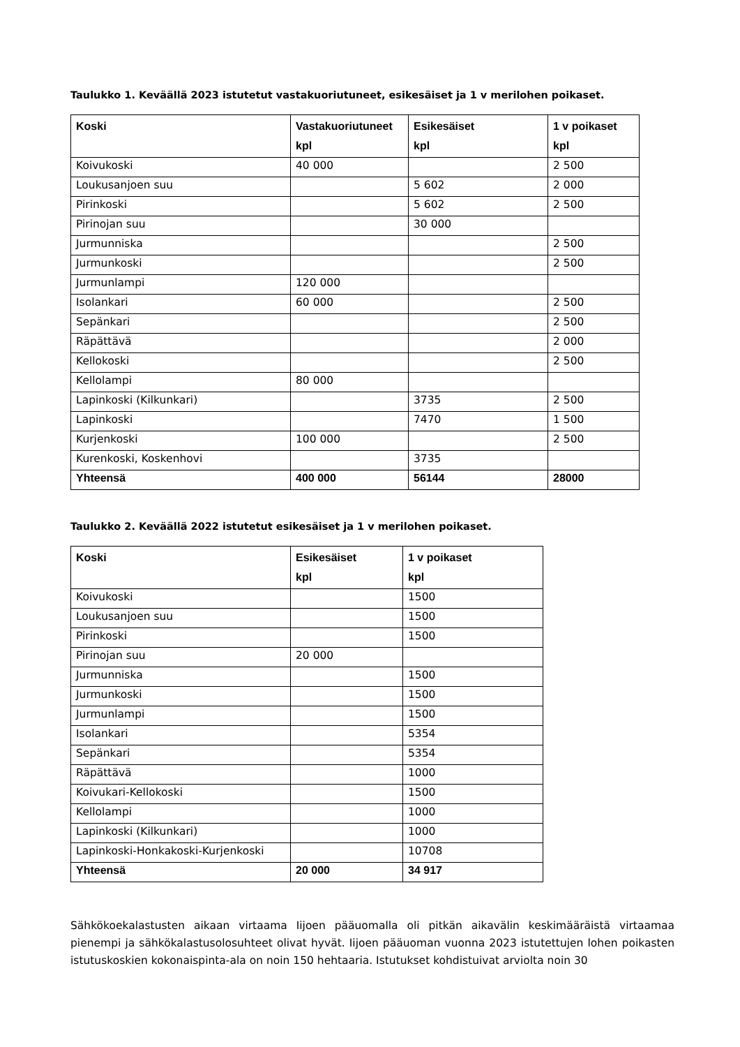Taulukko 1. Keväällä 2023 istutetut vastakuoriutuneet, esikesäiset ja 1 v merilohen poikaset.
| Koski | Vastakuoriutuneet kpl | Esikesäiset kpl | 1 v poikaset kpl |
| --- | --- | --- | --- |
| Koivukoski | 40 000 | | 2 500 |
| Loukusanjoen suu | | 5 602 | 2 000 |
| Pirinkoski | | 5 602 | 2 500 |
| Pirinojan suu | | 30 000 | |
| Jurmunniska | | | 2 500 |
| Jurmunkoski | | | 2 500 |
| Jurmunlampi | 120 000 | | |
| Isolankari | 60 000 | | 2 500 |
| Sepänkari | | | 2 500 |
| Räpättävä | | | 2 000 |
| Kellokoski | | | 2 500 |
| Kellolampi | 80 000 | | |
| Lapinkoski (Kilkunkari) | | 3735 | 2 500 |
| Lapinkoski | | 7470 | 1 500 |
| Kurjenkoski | 100 000 | | 2 500 |
| Kurenkoski, Koskenhovi | | 3735 | |
| Yhteensä | 400 000 | 56144 | 28000 |
Taulukko 2. Keväällä 2022 istutetut esikesäiset ja 1 v merilohen poikaset.
| Koski | Esikesäiset kpl | 1 v poikaset kpl |
| --- | --- | --- |
| Koivukoski | | 1500 |
| Loukusanjoen suu | | 1500 |
| Pirinkoski | | 1500 |
| Pirinojan suu | 20 000 | |
| Jurmunniska | | 1500 |
| Jurmunkoski | | 1500 |
| Jurmunlampi | | 1500 |
| Isolankari | | 5354 |
| Sepänkari | | 5354 |
| Räpättävä | | 1000 |
| Koivukari-Kellokoski | | 1500 |
| Kellolampi | | 1000 |
| Lapinkoski (Kilkunkari) | | 1000 |
| Lapinkoski-Honkakoski-Kurjenkoski | | 10708 |
| Yhteensä | 20 000 | 34 917 |
Sähkökoekalastusten aikaan virtaama Iijoen pääuomalla oli pitkän aikavälin keskimääräistä virtaamaa pienempi ja sähkökalastusolosuhteet olivat hyvät. Iijoen pääuoman vuonna 2023 istutettujen lohen poikasten istutuskoskien kokonaispinta-ala on noin 150 hehtaaria. Istutukset kohdistuivat arviolta noin 30